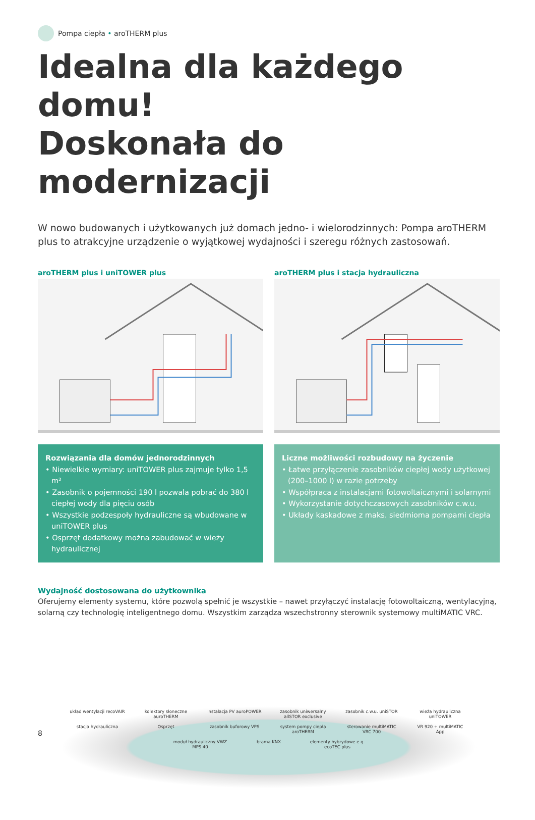Pompa ciepła • aroTHERM plus
Idealna dla każdego domu!
Doskonała do modernizacji
W nowo budowanych i użytkowanych już domach jedno- i wielorodzinnych: Pompa aroTHERM plus to atrakcyjne urządzenie o wyjątkowej wydajności i szeregu różnych zastosowań.
aroTHERM plus i uniTOWER plus
Rozwiązania dla domów jednorodzinnych
• Niewielkie wymiary: uniTOWER plus zajmuje tylko 1,5 m²
• Zasobnik o pojemności 190 l pozwala pobrać do 380 l ciepłej wody dla pięciu osób
• Wszystkie podzespoły hydrauliczne są wbudowane w uniTOWER plus
• Osprzęt dodatkowy można zabudować w wieży hydraulicznej
aroTHERM plus i stacja hydrauliczna
Liczne możliwości rozbudowy na życzenie
• Łatwe przyłączenie zasobników ciepłej wody użytkowej (200–1000 l) w razie potrzeby
• Współpraca z instalacjami fotowoltaicznymi i solarnymi
• Wykorzystanie dotychczasowych zasobników c.w.u.
• Układy kaskadowe z maks. siedmioma pompami ciepła
Wydajność dostosowana do użytkownika
Oferujemy elementy systemu, które pozwolą spełnić je wszystkie – nawet przyłączyć instalację fotowoltaiczną, wentylacyjną, solarną czy technologię inteligentnego domu. Wszystkim zarządza wszechstronny sterownik systemowy multiMATIC VRC.
układ wentylacji recoVAIR kolektory słoneczne auroTHERM instalacja PV auroPOWER zasobnik uniwersalny allSTOR exclusive zasobnik c.w.u. uniSTOR wieża hydrauliczna uniTOWER stacja hydrauliczna Osprzęt zasobnik buforowy VPS system pompy ciepła aroTHERM sterowanie multiMATIC VRC 700 VR 920 + multiMATIC App moduł hydrauliczny VWZ MPS 40 brama KNX elementy hybrydowe e.g. ecoTEC plus
8